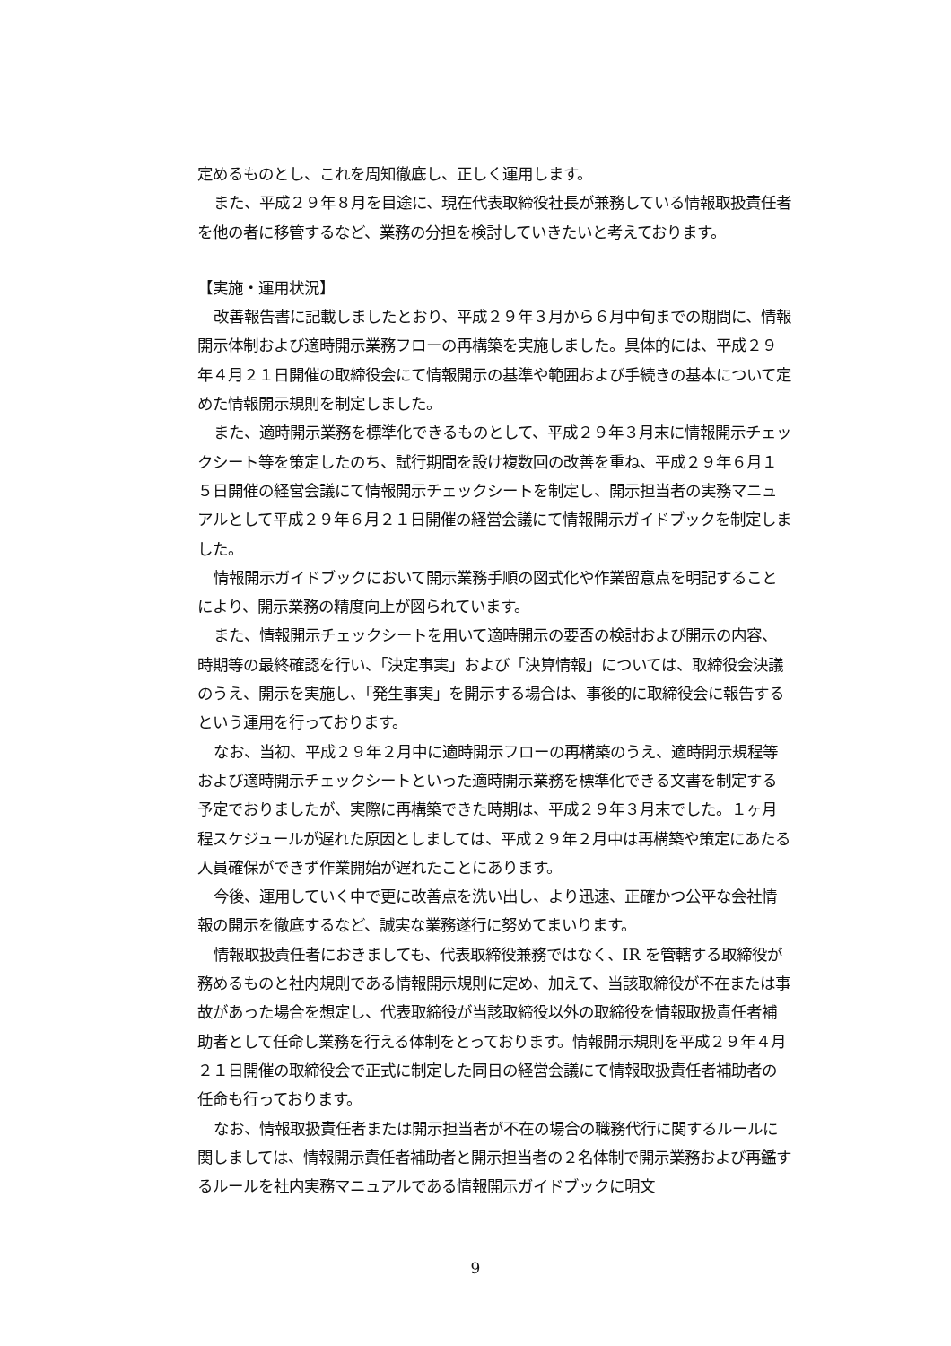定めるものとし、これを周知徹底し、正しく運用します。
また、平成２９年８月を目途に、現在代表取締役社長が兼務している情報取扱責任者を他の者に移管するなど、業務の分担を検討していきたいと考えております。
【実施・運用状況】
改善報告書に記載しましたとおり、平成２９年３月から６月中旬までの期間に、情報開示体制および適時開示業務フローの再構築を実施しました。具体的には、平成２９年４月２１日開催の取締役会にて情報開示の基準や範囲および手続きの基本について定めた情報開示規則を制定しました。
また、適時開示業務を標準化できるものとして、平成２９年３月末に情報開示チェックシート等を策定したのち、試行期間を設け複数回の改善を重ね、平成２９年６月１５日開催の経営会議にて情報開示チェックシートを制定し、開示担当者の実務マニュアルとして平成２９年６月２１日開催の経営会議にて情報開示ガイドブックを制定しました。
情報開示ガイドブックにおいて開示業務手順の図式化や作業留意点を明記することにより、開示業務の精度向上が図られています。
また、情報開示チェックシートを用いて適時開示の要否の検討および開示の内容、時期等の最終確認を行い、「決定事実」および「決算情報」については、取締役会決議のうえ、開示を実施し、「発生事実」を開示する場合は、事後的に取締役会に報告するという運用を行っております。
なお、当初、平成２９年２月中に適時開示フローの再構築のうえ、適時開示規程等および適時開示チェックシートといった適時開示業務を標準化できる文書を制定する予定でおりましたが、実際に再構築できた時期は、平成２９年３月末でした。１ヶ月程スケジュールが遅れた原因としましては、平成２９年２月中は再構築や策定にあたる人員確保ができず作業開始が遅れたことにあります。
今後、運用していく中で更に改善点を洗い出し、より迅速、正確かつ公平な会社情報の開示を徹底するなど、誠実な業務遂行に努めてまいります。
情報取扱責任者におきましても、代表取締役兼務ではなく、IR を管轄する取締役が務めるものと社内規則である情報開示規則に定め、加えて、当該取締役が不在または事故があった場合を想定し、代表取締役が当該取締役以外の取締役を情報取扱責任者補助者として任命し業務を行える体制をとっております。情報開示規則を平成２９年４月２１日開催の取締役会で正式に制定した同日の経営会議にて情報取扱責任者補助者の任命も行っております。
なお、情報取扱責任者または開示担当者が不在の場合の職務代行に関するルールに関しましては、情報開示責任者補助者と開示担当者の２名体制で開示業務および再鑑するルールを社内実務マニュアルである情報開示ガイドブックに明文
9